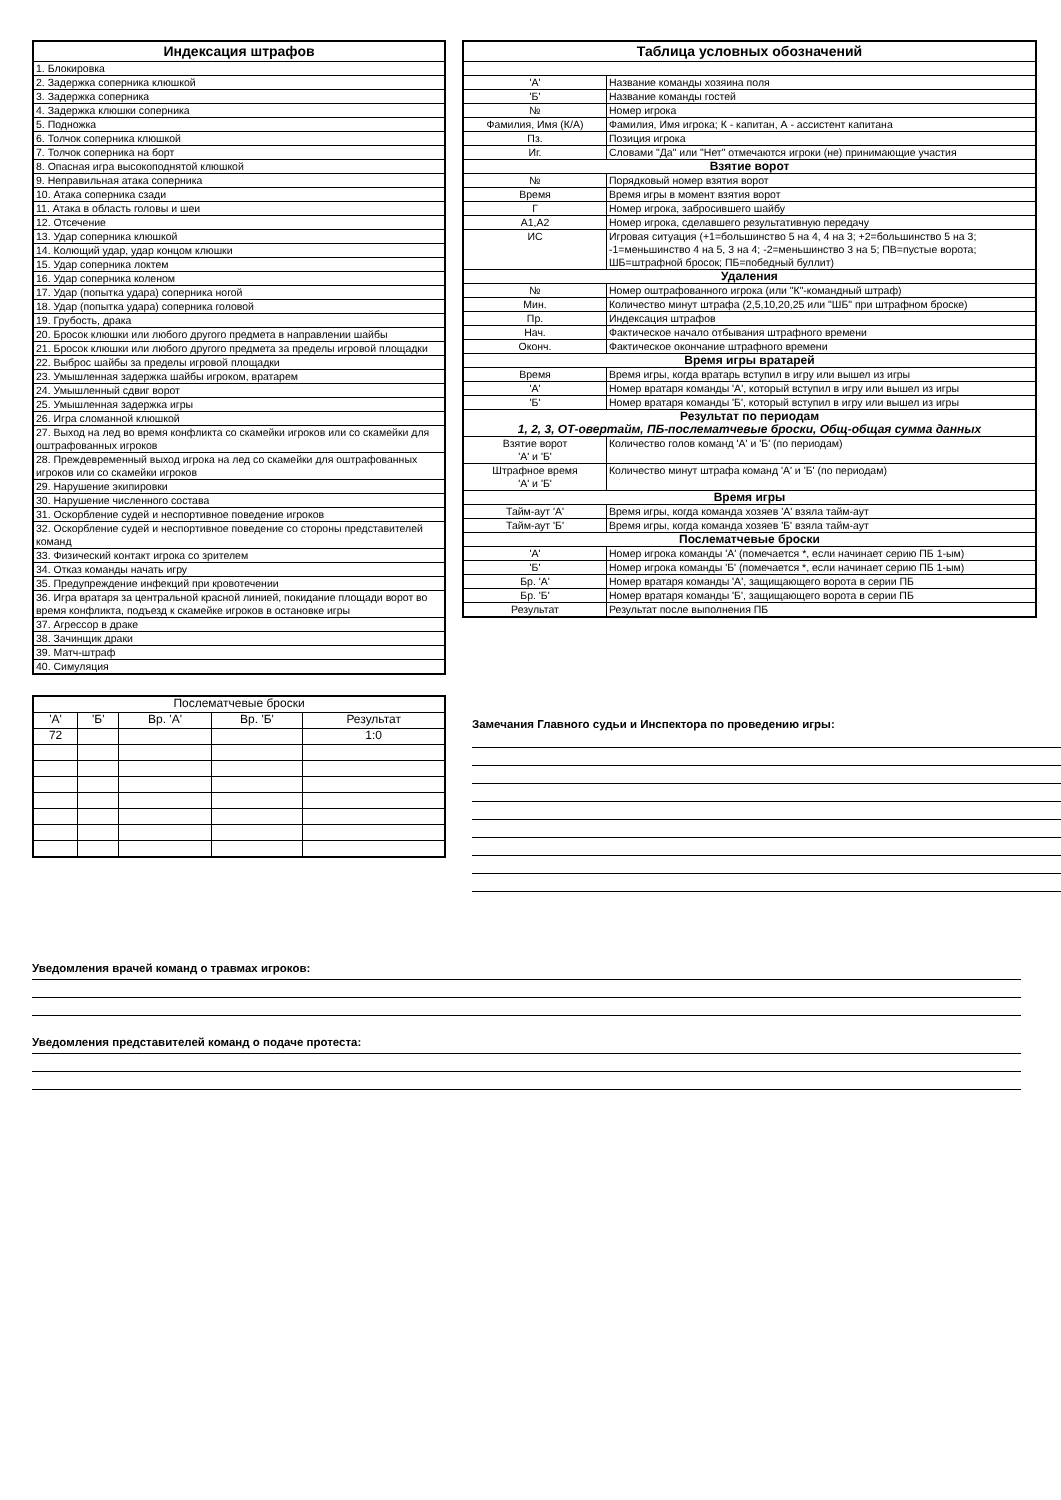| Индексация штрафов |
| --- |
| 1. Блокировка |
| 2. Задержка соперника клюшкой |
| 3. Задержка соперника |
| 4. Задержка клюшки соперника |
| 5. Подножка |
| 6. Толчок соперника клюшкой |
| 7. Толчок соперника на борт |
| 8. Опасная игра высокоподнятой клюшкой |
| 9. Неправильная атака соперника |
| 10. Атака соперника сзади |
| 11. Атака в область головы и шеи |
| 12. Отсечение |
| 13. Удар соперника клюшкой |
| 14. Колющий удар, удар концом клюшки |
| 15. Удар соперника локтем |
| 16. Удар соперника коленом |
| 17. Удар (попытка удара) соперника ногой |
| 18. Удар (попытка удара) соперника головой |
| 19. Грубость, драка |
| 20. Бросок клюшки или любого другого предмета в направлении шайбы |
| 21. Бросок клюшки или любого другого предмета за пределы игровой площадки |
| 22. Выброс шайбы за пределы игровой площадки |
| 23. Умышленная задержка шайбы игроком, вратарем |
| 24. Умышленный сдвиг ворот |
| 25. Умышленная задержка игры |
| 26. Игра сломанной клюшкой |
| 27. Выход на лед во время конфликта со скамейки игроков или со скамейки для оштрафованных игроков |
| 28. Преждевременный выход игрока на лед со скамейки для оштрафованных игроков или со скамейки игроков |
| 29. Нарушение экипировки |
| 30. Нарушение численного состава |
| 31. Оскорбление судей и неспортивное поведение игроков |
| 32. Оскорбление судей и неспортивное поведение со стороны представителей команд |
| 33. Физический контакт игрока со зрителем |
| 34. Отказ команды начать игру |
| 35. Предупреждение инфекций при кровотечении |
| 36. Игра вратаря за центральной красной линией, покидание площади ворот во время конфликта, подъезд к скамейке игроков в остановке игры |
| 37. Агрессор в драке |
| 38. Зачинщик драки |
| 39. Матч-штраф |
| 40. Симуляция |
| Послематчевые броски | | | | |
| 'А' | 'Б' | Вр. 'А' | Вр. 'Б' | Результат |
| 72 | | | | 1:0 |
| Таблица условных обозначений | |
| --- | --- |
| 'А' | Название команды хозяина поля |
| 'Б' | Название команды гостей |
| № | Номер игрока |
| Фамилия, Имя (К/А) | Фамилия, Имя игрока; К - капитан, А - ассистент капитана |
| Пз. | Позиция игрока |
| Иг. | Словами "Да" или "Нет" отмечаются игроки (не) принимающие участия |
| Взятие ворот | |
| № | Порядковый номер взятия ворот |
| Время | Время игры в момент взятия ворот |
| Г | Номер игрока, забросившего шайбу |
| А1,А2 | Номер игрока, сделавшего результативную передачу |
| ИС | Игровая ситуация (+1=большинство 5 на 4, 4 на 3; +2=большинство 5 на 3; -1=меньшинство 4 на 5, 3 на 4; -2=меньшинство 3 на 5; ПВ=пустые ворота; ШБ=штрафной бросок; ПБ=победный буллит) |
| Удаления | |
| № | Номер оштрафованного игрока (или "К"-командный штраф) |
| Мин. | Количество минут штрафа (2,5,10,20,25 или "ШБ" при штрафном броске) |
| Пр. | Индексация штрафов |
| Нач. | Фактическое начало отбывания штрафного времени |
| Оконч. | Фактическое окончание штрафного времени |
| Время игры вратарей | |
| Время | Время игры, когда вратарь вступил в игру или вышел из игры |
| 'А' | Номер вратаря команды 'А', который вступил в игру или вышел из игры |
| 'Б' | Номер вратаря команды 'Б', который вступил в игру или вышел из игры |
| Результат по периодам 1, 2, 3, ОТ-овертайм, ПБ-послематчевые броски, Общ-общая сумма данных | |
| Взятие ворот 'А' и 'Б' | Количество голов команд 'А' и 'Б' (по периодам) |
| Штрафное время 'А' и 'Б' | Количество минут штрафа команд 'А' и 'Б' (по периодам) |
| Время игры | |
| Тайм-аут 'А' | Время игры, когда команда хозяев 'А' взяла тайм-аут |
| Тайм-аут 'Б' | Время игры, когда команда хозяев 'Б' взяла тайм-аут |
| Послематчевые броски | |
| 'А' | Номер игрока команды 'А' (помечается *, если начинает серию ПБ 1-ым) |
| 'Б' | Номер игрока команды 'Б' (помечается *, если начинает серию ПБ 1-ым) |
| Бр. 'А' | Номер вратаря команды 'А', защищающего ворота в серии ПБ |
| Бр. 'Б' | Номер вратаря команды 'Б', защищающего ворота в серии ПБ |
| Результат | Результат после выполнения ПБ |
Замечания Главного судьи и Инспектора по проведению игры:
Уведомления врачей команд о травмах игроков:
Уведомления представителей команд о подаче протеста: